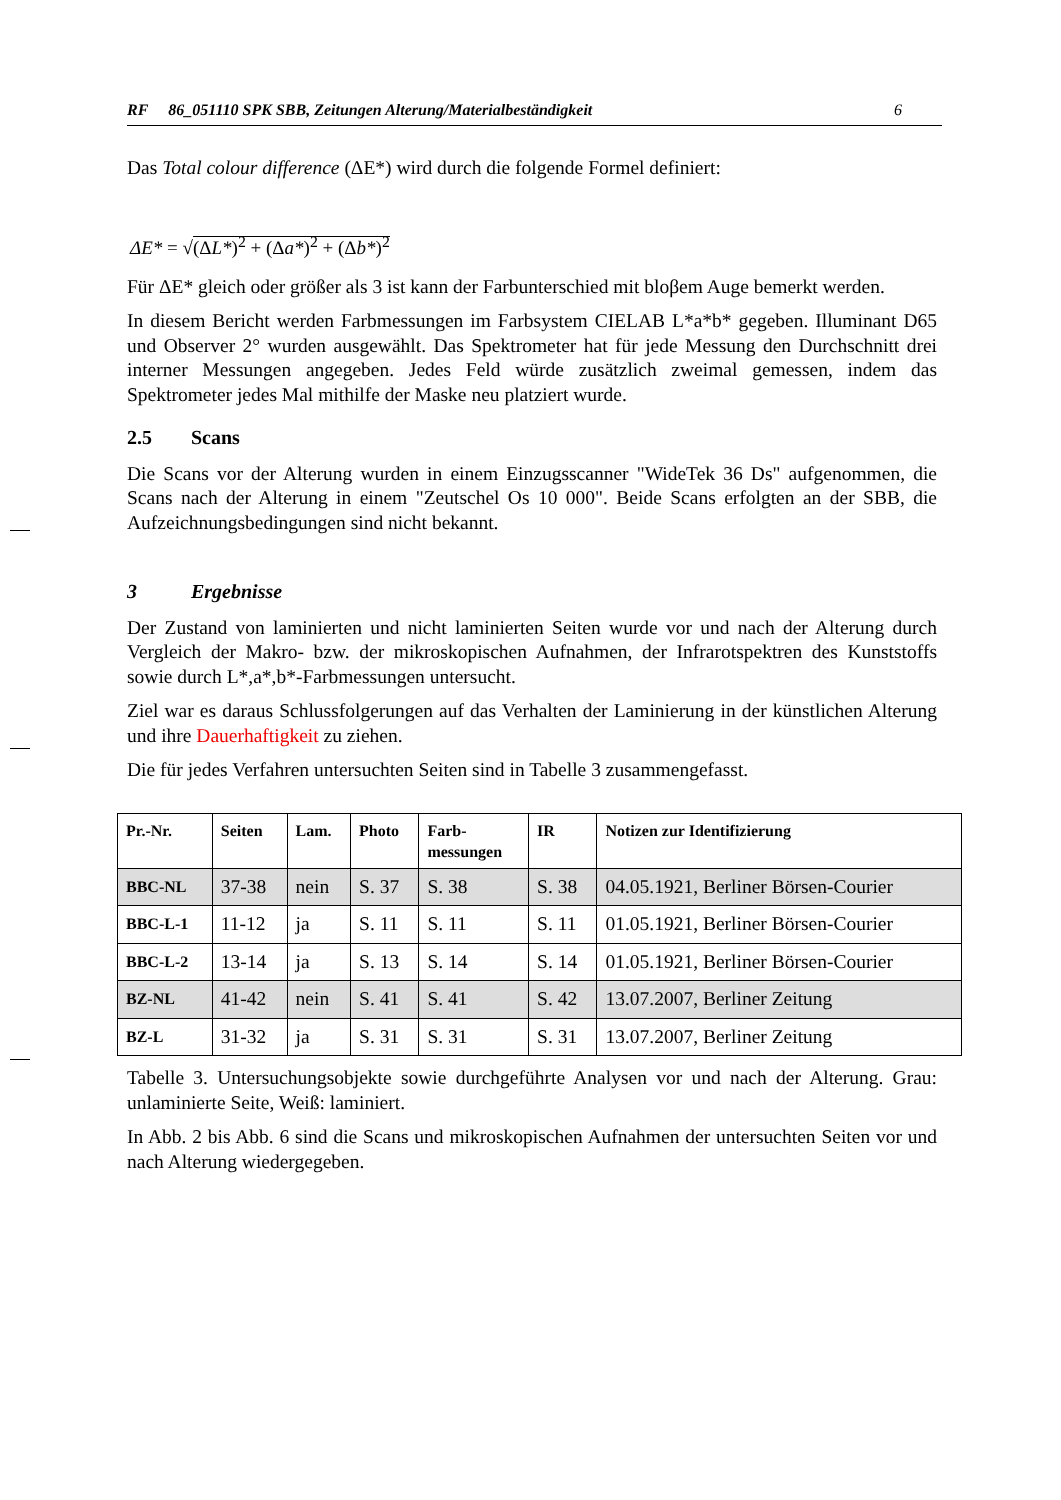RF 86_051110 SPK SBB, Zeitungen Alterung/Materialbeständigkeit 6
Das Total colour difference (ΔE*) wird durch die folgende Formel definiert:
ΔE* = √(ΔL*)<sup>2</sup> + (Δa*)<sup>2</sup> + (Δb*)<sup>2</sup>
Für ΔE* gleich oder größer als 3 ist kann der Farbunterschied mit bloβem Auge bemerkt werden.
In diesem Bericht werden Farbmessungen im Farbsystem CIELAB L*a*b* gegeben. Illuminant D65 und Observer 2° wurden ausgewählt. Das Spektrometer hat für jede Messung den Durchschnitt drei interner Messungen angegeben. Jedes Feld würde zusätzlich zweimal gemessen, indem das Spektrometer jedes Mal mithilfe der Maske neu platziert wurde.
2.5 Scans
Die Scans vor der Alterung wurden in einem Einzugsscanner "WideTek 36 Ds" aufgenommen, die Scans nach der Alterung in einem "Zeutschel Os 10 000". Beide Scans erfolgten an der SBB, die Aufzeichnungsbedingungen sind nicht bekannt.
3 Ergebnisse
Der Zustand von laminierten und nicht laminierten Seiten wurde vor und nach der Alterung durch Vergleich der Makro- bzw. der mikroskopischen Aufnahmen, der Infrarotspektren des Kunststoffs sowie durch L*,a*,b*-Farbmessungen untersucht.
Ziel war es daraus Schlussfolgerungen auf das Verhalten der Laminierung in der künstlichen Alterung und ihre Dauerhaftigkeit zu ziehen.
Die für jedes Verfahren untersuchten Seiten sind in Tabelle 3 zusammengefasst.
| Pr.-Nr. | Seiten | Lam. | Photo | Farb- messungen | IR | Notizen zur Identifizierung |
| --- | --- | --- | --- | --- | --- | --- |
| BBC-NL | 37-38 | nein | S. 37 | S. 38 | S. 38 | 04.05.1921, Berliner Börsen-Courier |
| BBC-L-1 | 11-12 | ja | S. 11 | S. 11 | S. 11 | 01.05.1921, Berliner Börsen-Courier |
| BBC-L-2 | 13-14 | ja | S. 13 | S. 14 | S. 14 | 01.05.1921, Berliner Börsen-Courier |
| BZ-NL | 41-42 | nein | S. 41 | S. 41 | S. 42 | 13.07.2007, Berliner Zeitung |
| BZ-L | 31-32 | ja | S. 31 | S. 31 | S. 31 | 13.07.2007, Berliner Zeitung |
Tabelle 3. Untersuchungsobjekte sowie durchgeführte Analysen vor und nach der Alterung. Grau: unlaminierte Seite, Weiß: laminiert.
In Abb. 2 bis Abb. 6 sind die Scans und mikroskopischen Aufnahmen der untersuchten Seiten vor und nach Alterung wiedergegeben.